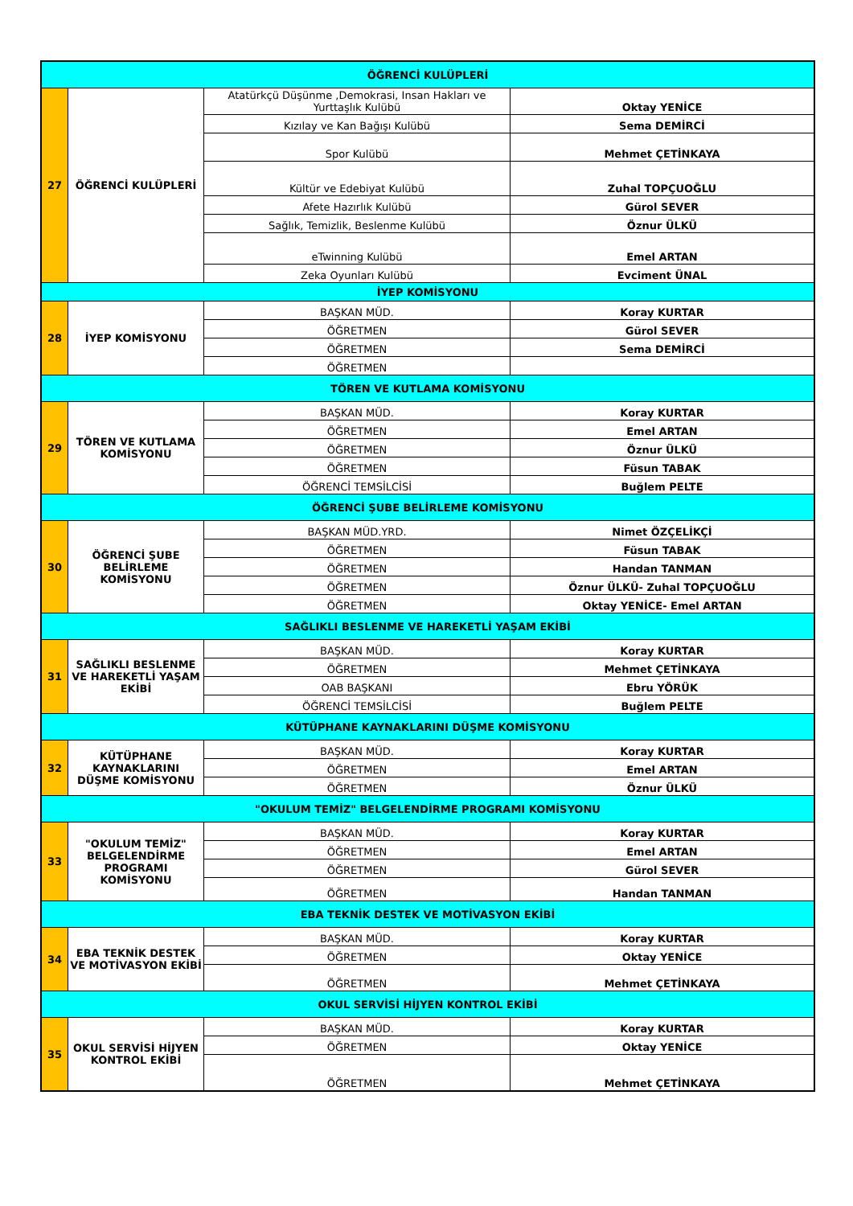| ÖĞRENCİ KULÜPLERİ | | | |
| 27 | ÖĞRENCİ KULÜPLERİ | Atatürkçü Düşünme ,Demokrasi, Insan Hakları ve Yurttaşlık Kulübü | Oktay YENİCE |
| | | Kızılay ve Kan Bağışı Kulübü | Sema DEMİRCİ |
| | | Spor Kulübü | Mehmet ÇETİNKAYA |
| | | Kültür ve Edebiyat Kulübü | Zuhal TOPÇUOĞLU |
| | | Afete Hazırlık Kulübü | Gürol SEVER |
| | | Sağlık, Temizlik, Beslenme Kulübü | Öznur ÜLKÜ |
| | | eTwinning Kulübü | Emel ARTAN |
| | | Zeka Oyunları Kulübü | Evciment ÜNAL |
| İYEP KOMİSYONU | | | |
| 28 | İYEP KOMİSYONU | BAŞKAN MÜD. | Koray KURTAR |
| | | ÖĞRETMEN | Gürol SEVER |
| | | ÖĞRETMEN | Sema DEMİRCİ |
| | | ÖĞRETMEN | |
| TÖREN VE KUTLAMA KOMİSYONU | | | |
| 29 | TÖREN VE KUTLAMA KOMİSYONU | BAŞKAN MÜD. | Koray KURTAR |
| | | ÖĞRETMEN | Emel ARTAN |
| | | ÖĞRETMEN | Öznur ÜLKÜ |
| | | ÖĞRETMEN | Füsun TABAK |
| | | ÖĞRENCİ TEMSİLCİSİ | Buğlem PELTE |
| ÖĞRENCİ ŞUBE BELİRLEME KOMİSYONU | | | |
| 30 | ÖĞRENCİ ŞUBE BELİRLEME KOMİSYONU | BAŞKAN MÜD.YRD. | Nimet ÖZÇELİKÇİ |
| | | ÖĞRETMEN | Füsun TABAK |
| | | ÖĞRETMEN | Handan TANMAN |
| | | ÖĞRETMEN | Öznur ÜLKÜ- Zuhal TOPÇUOĞLU |
| | | ÖĞRETMEN | Oktay YENİCE- Emel ARTAN |
| SAĞLIKLI BESLENME VE HAREKETLİ YAŞAM EKİBİ | | | |
| 31 | SAĞLIKLI BESLENME VE HAREKETLİ YAŞAM EKİBİ | BAŞKAN MÜD. | Koray KURTAR |
| | | ÖĞRETMEN | Mehmet ÇETİNKAYA |
| | | OAB BAŞKANI | Ebru YÖRÜK |
| | | ÖĞRENCİ TEMSİLCİSİ | Buğlem PELTE |
| KÜTÜPHANE KAYNAKLARINI DÜŞME KOMİSYONU | | | |
| 32 | KÜTÜPHANE KAYNAKLARINI DÜŞME KOMİSYONU | BAŞKAN MÜD. | Koray KURTAR |
| | | ÖĞRETMEN | Emel ARTAN |
| | | ÖĞRETMEN | Öznur ÜLKÜ |
| "OKULUM TEMİZ" BELGELENDİRME PROGRAMI KOMİSYONU | | | |
| 33 | "OKULUM TEMİZ" BELGELENDİRME PROGRAMI KOMİSYONU | BAŞKAN MÜD. | Koray KURTAR |
| | | ÖĞRETMEN | Emel ARTAN |
| | | ÖĞRETMEN | Gürol SEVER |
| | | ÖĞRETMEN | Handan TANMAN |
| EBA TEKNİK DESTEK VE MOTİVASYON EKİBİ | | | |
| 34 | EBA TEKNİK DESTEK VE MOTİVASYON EKİBİ | BAŞKAN MÜD. | Koray KURTAR |
| | | ÖĞRETMEN | Oktay YENİCE |
| | | ÖĞRETMEN | Mehmet ÇETİNKAYA |
| OKUL SERVİSİ HİJYEN KONTROL EKİBİ | | | |
| 35 | OKUL SERVİSİ HİJYEN KONTROL EKİBİ | BAŞKAN MÜD. | Koray KURTAR |
| | | ÖĞRETMEN | Oktay YENİCE |
| | | ÖĞRETMEN | Mehmet ÇETİNKAYA |